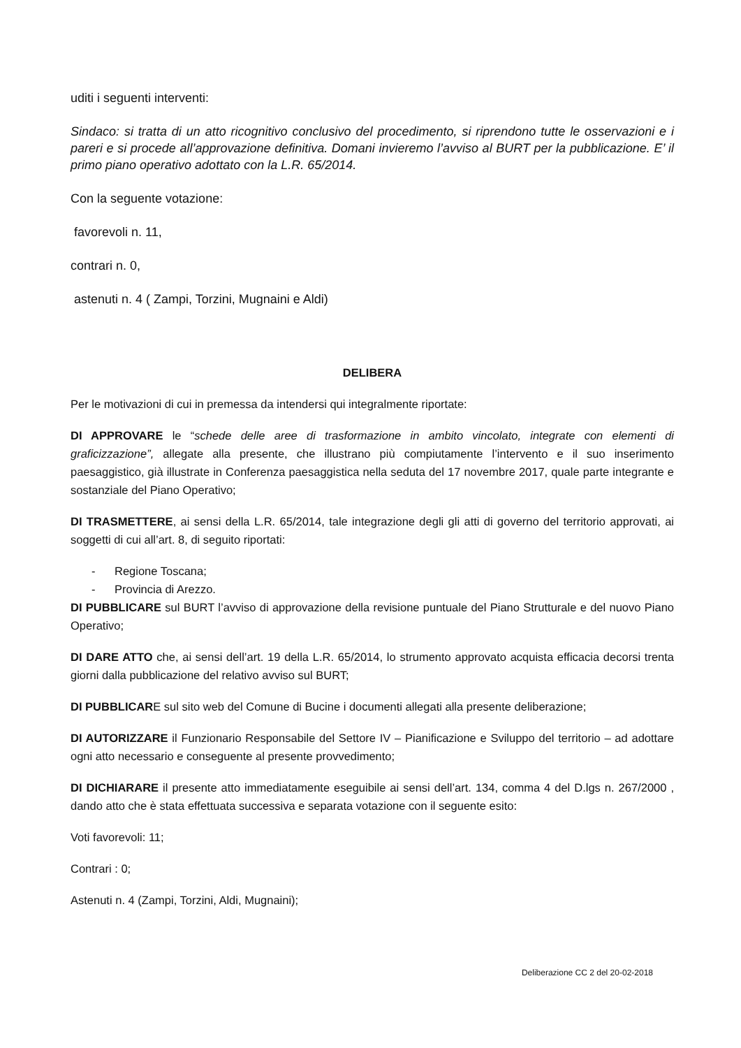uditi i seguenti interventi:
Sindaco: si tratta di un atto ricognitivo conclusivo del procedimento, si riprendono tutte le osservazioni e i pareri e si procede all’approvazione definitiva. Domani invieremo l’avviso al BURT per la pubblicazione. E’ il primo piano operativo adottato con la L.R. 65/2014.
Con la seguente votazione:
favorevoli n. 11,
contrari n. 0,
astenuti n. 4 ( Zampi, Torzini, Mugnaini e Aldi)
DELIBERA
Per le motivazioni di cui in premessa da intendersi qui integralmente riportate:
DI APPROVARE le “schede delle aree di trasformazione in ambito vincolato, integrate con elementi di graficizzazione”, allegate alla presente, che illustrano più compiutamente l’intervento e il suo inserimento paesaggistico, già illustrate in Conferenza paesaggistica nella seduta del 17 novembre 2017, quale parte integrante e sostanziale del Piano Operativo;
DI TRASMETTERE, ai sensi della L.R. 65/2014, tale integrazione degli gli atti di governo del territorio approvati, ai soggetti di cui all’art. 8, di seguito riportati:
- Regione Toscana;
- Provincia di Arezzo.
DI PUBBLICARE sul BURT l’avviso di approvazione della revisione puntuale del Piano Strutturale e del nuovo Piano Operativo;
DI DARE ATTO che, ai sensi dell’art. 19 della L.R. 65/2014, lo strumento approvato acquista efficacia decorsi trenta giorni dalla pubblicazione del relativo avviso sul BURT;
DI PUBBLICARE sul sito web del Comune di Bucine i documenti allegati alla presente deliberazione;
DI AUTORIZZARE il Funzionario Responsabile del Settore IV – Pianificazione e Sviluppo del territorio – ad adottare ogni atto necessario e conseguente al presente provvedimento;
DI DICHIARARE il presente atto immediatamente eseguibile ai sensi dell’art. 134, comma 4 del D.lgs n. 267/2000 , dando atto che è stata effettuata successiva e separata votazione con il seguente esito:
Voti favorevoli: 11;
Contrari : 0;
Astenuti n. 4 (Zampi, Torzini, Aldi, Mugnaini);
Deliberazione CC 2 del 20-02-2018